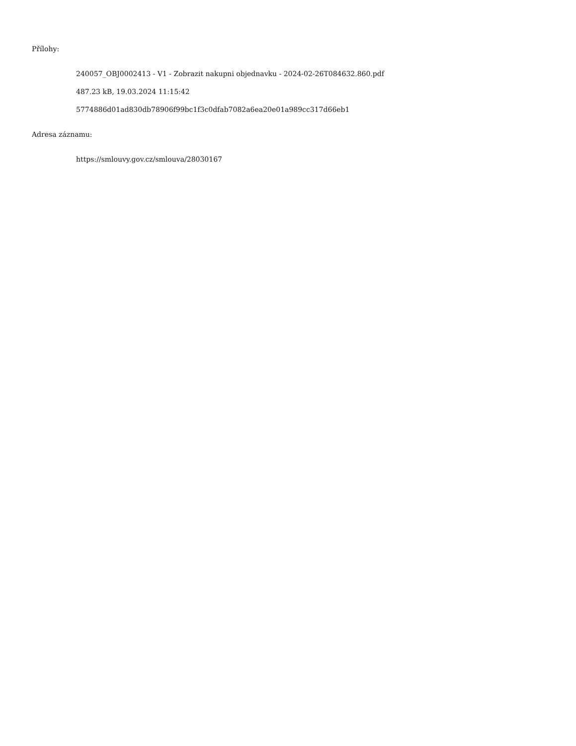Přílohy:
240057_OBJ0002413 - V1 - Zobrazit nakupni objednavku - 2024-02-26T084632.860.pdf
487.23 kB, 19.03.2024 11:15:42
5774886d01ad830db78906f99bc1f3c0dfab7082a6ea20e01a989cc317d66eb1
Adresa záznamu:
https://smlouvy.gov.cz/smlouva/28030167